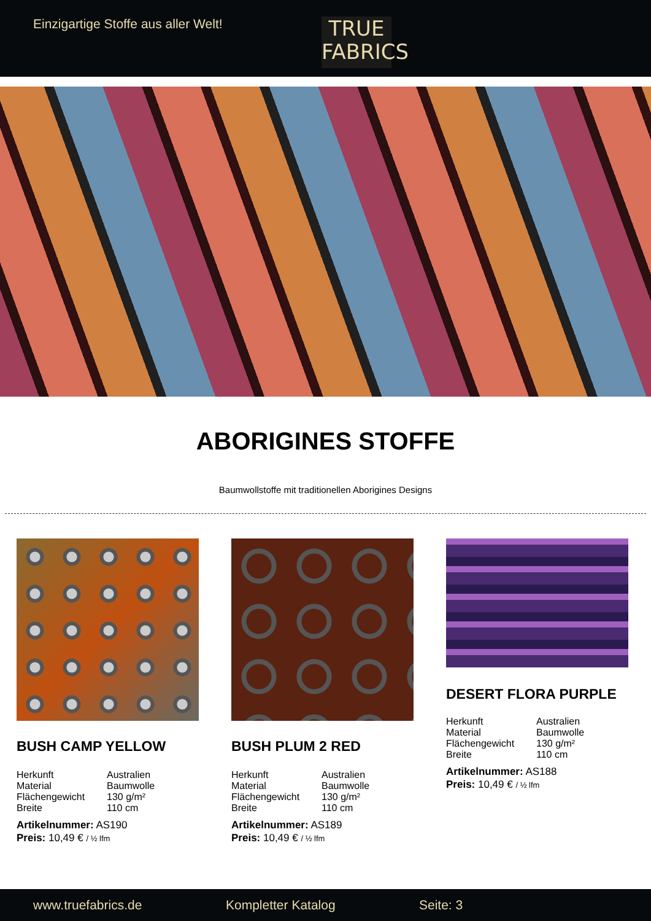Einzigartige Stoffe aus aller Welt!
TRUE
FABRICS
ABORIGINES STOFFE
Baumwollstoffe mit traditionellen Aborigines Designs
BUSH CAMP YELLOW
| Herkunft | Australien |
| Material | Baumwolle |
| Flächengewicht | 130 g/m² |
| Breite | 110 cm |
Artikelnummer: AS190
Preis: 10,49 € / ½ lfm
BUSH PLUM 2 RED
| Herkunft | Australien |
| Material | Baumwolle |
| Flächengewicht | 130 g/m² |
| Breite | 110 cm |
Artikelnummer: AS189
Preis: 10,49 € / ½ lfm
DESERT FLORA PURPLE
| Herkunft | Australien |
| Material | Baumwolle |
| Flächengewicht | 130 g/m² |
| Breite | 110 cm |
Artikelnummer: AS188
Preis: 10,49 € / ½ lfm
www.truefabrics.de Kompletter Katalog Seite: 3